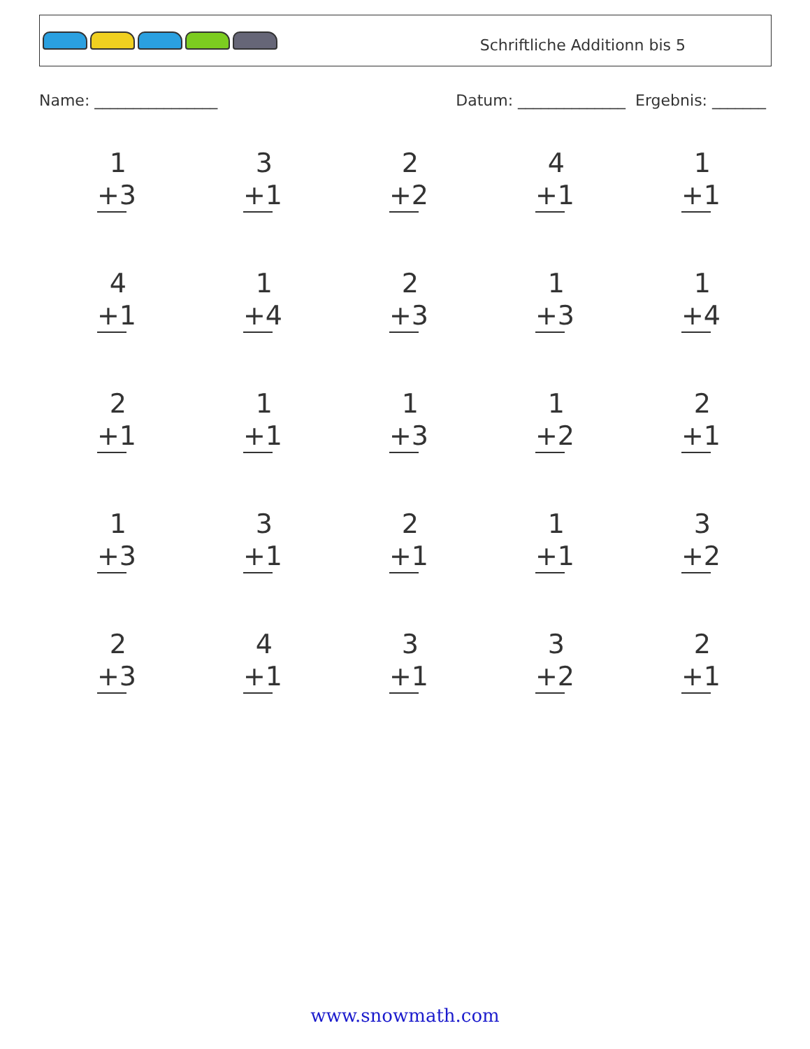Schriftliche Additionn bis 5
Name: ________________ Datum: ______________ Ergebnis: _______
1
+3
3
+1
2
+2
4
+1
1
+1
4
+1
1
+4
2
+3
1
+3
1
+4
2
+1
1
+1
1
+3
1
+2
2
+1
1
+3
3
+1
2
+1
1
+1
3
+2
2
+3
4
+1
3
+1
3
+2
2
+1
www.snowmath.com